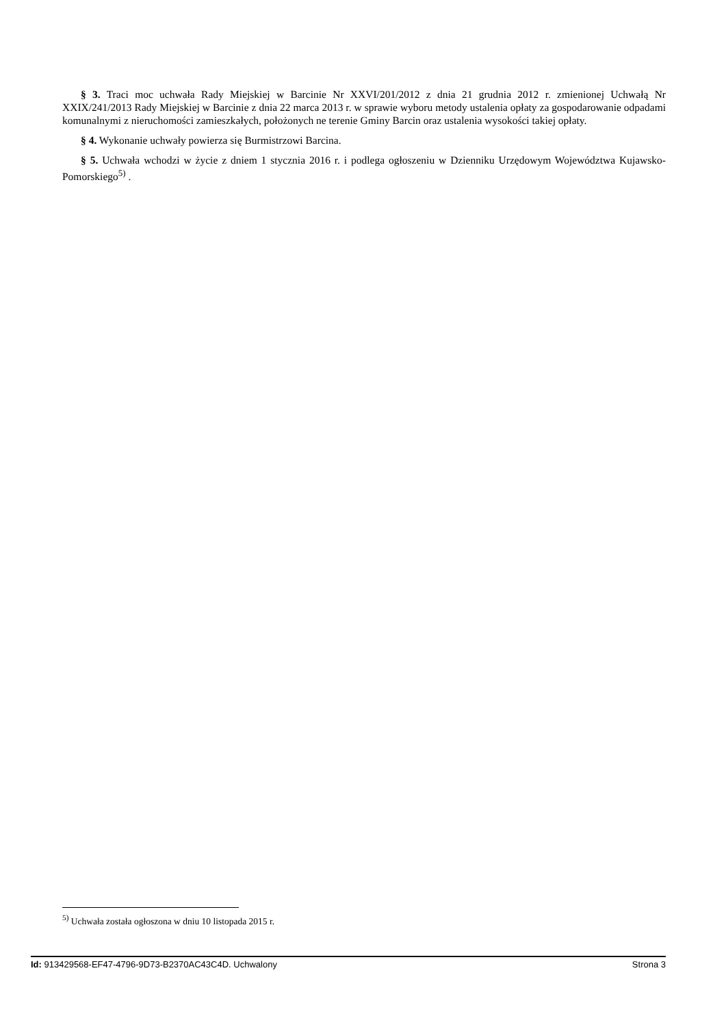§ 3. Traci moc uchwała Rady Miejskiej w Barcinie Nr XXVI/201/2012 z dnia 21 grudnia 2012 r. zmienionej Uchwałą Nr XXIX/241/2013 Rady Miejskiej w Barcinie z dnia 22 marca 2013 r. w sprawie wyboru metody ustalenia opłaty za gospodarowanie odpadami komunalnymi z nieruchomości zamieszkałych, położonych ne terenie Gminy Barcin oraz ustalenia wysokości takiej opłaty.
§ 4. Wykonanie uchwały powierza się Burmistrzowi Barcina.
§ 5. Uchwała wchodzi w życie z dniem 1 stycznia 2016 r. i podlega ogłoszeniu w Dzienniku Urzędowym Województwa Kujawsko-Pomorskiego<sup>5)</sup> .
<sup>5)</sup> Uchwała została ogłoszona w dniu 10 listopada 2015 r.
Id: 913429568-EF47-4796-9D73-B2370AC43C4D. Uchwalony Strona 3